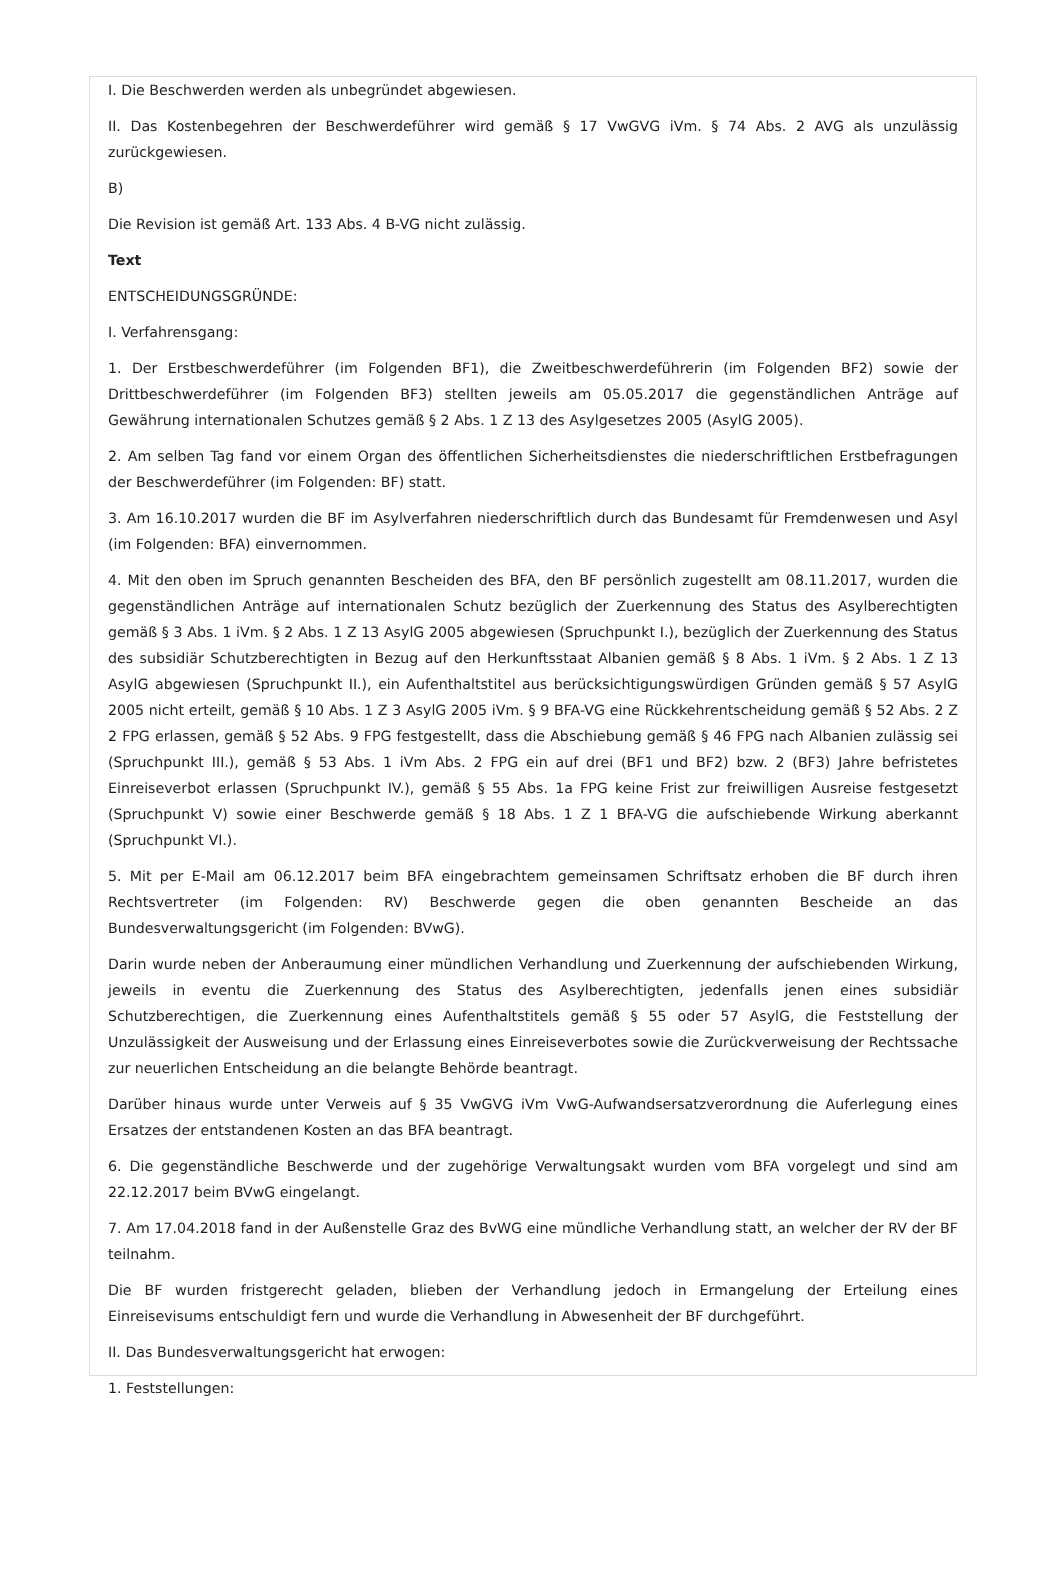I. Die Beschwerden werden als unbegründet abgewiesen.
II. Das Kostenbegehren der Beschwerdeführer wird gemäß § 17 VwGVG iVm. § 74 Abs. 2 AVG als unzulässig zurückgewiesen.
B)
Die Revision ist gemäß Art. 133 Abs. 4 B-VG nicht zulässig.
Text
ENTSCHEIDUNGSGRÜNDE:
I. Verfahrensgang:
1. Der Erstbeschwerdeführer (im Folgenden BF1), die Zweitbeschwerdeführerin (im Folgenden BF2) sowie der Drittbeschwerdeführer (im Folgenden BF3) stellten jeweils am 05.05.2017 die gegenständlichen Anträge auf Gewährung internationalen Schutzes gemäß § 2 Abs. 1 Z 13 des Asylgesetzes 2005 (AsylG 2005).
2. Am selben Tag fand vor einem Organ des öffentlichen Sicherheitsdienstes die niederschriftlichen Erstbefragungen der Beschwerdeführer (im Folgenden: BF) statt.
3. Am 16.10.2017 wurden die BF im Asylverfahren niederschriftlich durch das Bundesamt für Fremdenwesen und Asyl (im Folgenden: BFA) einvernommen.
4. Mit den oben im Spruch genannten Bescheiden des BFA, den BF persönlich zugestellt am 08.11.2017, wurden die gegenständlichen Anträge auf internationalen Schutz bezüglich der Zuerkennung des Status des Asylberechtigten gemäß § 3 Abs. 1 iVm. § 2 Abs. 1 Z 13 AsylG 2005 abgewiesen (Spruchpunkt I.), bezüglich der Zuerkennung des Status des subsidiär Schutzberechtigten in Bezug auf den Herkunftsstaat Albanien gemäß § 8 Abs. 1 iVm. § 2 Abs. 1 Z 13 AsylG abgewiesen (Spruchpunkt II.), ein Aufenthaltstitel aus berücksichtigungswürdigen Gründen gemäß § 57 AsylG 2005 nicht erteilt, gemäß § 10 Abs. 1 Z 3 AsylG 2005 iVm. § 9 BFA-VG eine Rückkehrentscheidung gemäß § 52 Abs. 2 Z 2 FPG erlassen, gemäß § 52 Abs. 9 FPG festgestellt, dass die Abschiebung gemäß § 46 FPG nach Albanien zulässig sei (Spruchpunkt III.), gemäß § 53 Abs. 1 iVm Abs. 2 FPG ein auf drei (BF1 und BF2) bzw. 2 (BF3) Jahre befristetes Einreiseverbot erlassen (Spruchpunkt IV.), gemäß § 55 Abs. 1a FPG keine Frist zur freiwilligen Ausreise festgesetzt (Spruchpunkt V) sowie einer Beschwerde gemäß § 18 Abs. 1 Z 1 BFA-VG die aufschiebende Wirkung aberkannt (Spruchpunkt VI.).
5. Mit per E-Mail am 06.12.2017 beim BFA eingebrachtem gemeinsamen Schriftsatz erhoben die BF durch ihren Rechtsvertreter (im Folgenden: RV) Beschwerde gegen die oben genannten Bescheide an das Bundesverwaltungsgericht (im Folgenden: BVwG).
Darin wurde neben der Anberaumung einer mündlichen Verhandlung und Zuerkennung der aufschiebenden Wirkung, jeweils in eventu die Zuerkennung des Status des Asylberechtigten, jedenfalls jenen eines subsidiär Schutzberechtigen, die Zuerkennung eines Aufenthaltstitels gemäß § 55 oder 57 AsylG, die Feststellung der Unzulässigkeit der Ausweisung und der Erlassung eines Einreiseverbotes sowie die Zurückverweisung der Rechtssache zur neuerlichen Entscheidung an die belangte Behörde beantragt.
Darüber hinaus wurde unter Verweis auf § 35 VwGVG iVm VwG-Aufwandsersatzverordnung die Auferlegung eines Ersatzes der entstandenen Kosten an das BFA beantragt.
6. Die gegenständliche Beschwerde und der zugehörige Verwaltungsakt wurden vom BFA vorgelegt und sind am 22.12.2017 beim BVwG eingelangt.
7. Am 17.04.2018 fand in der Außenstelle Graz des BvWG eine mündliche Verhandlung statt, an welcher der RV der BF teilnahm.
Die BF wurden fristgerecht geladen, blieben der Verhandlung jedoch in Ermangelung der Erteilung eines Einreisevisums entschuldigt fern und wurde die Verhandlung in Abwesenheit der BF durchgeführt.
II. Das Bundesverwaltungsgericht hat erwogen:
1. Feststellungen: